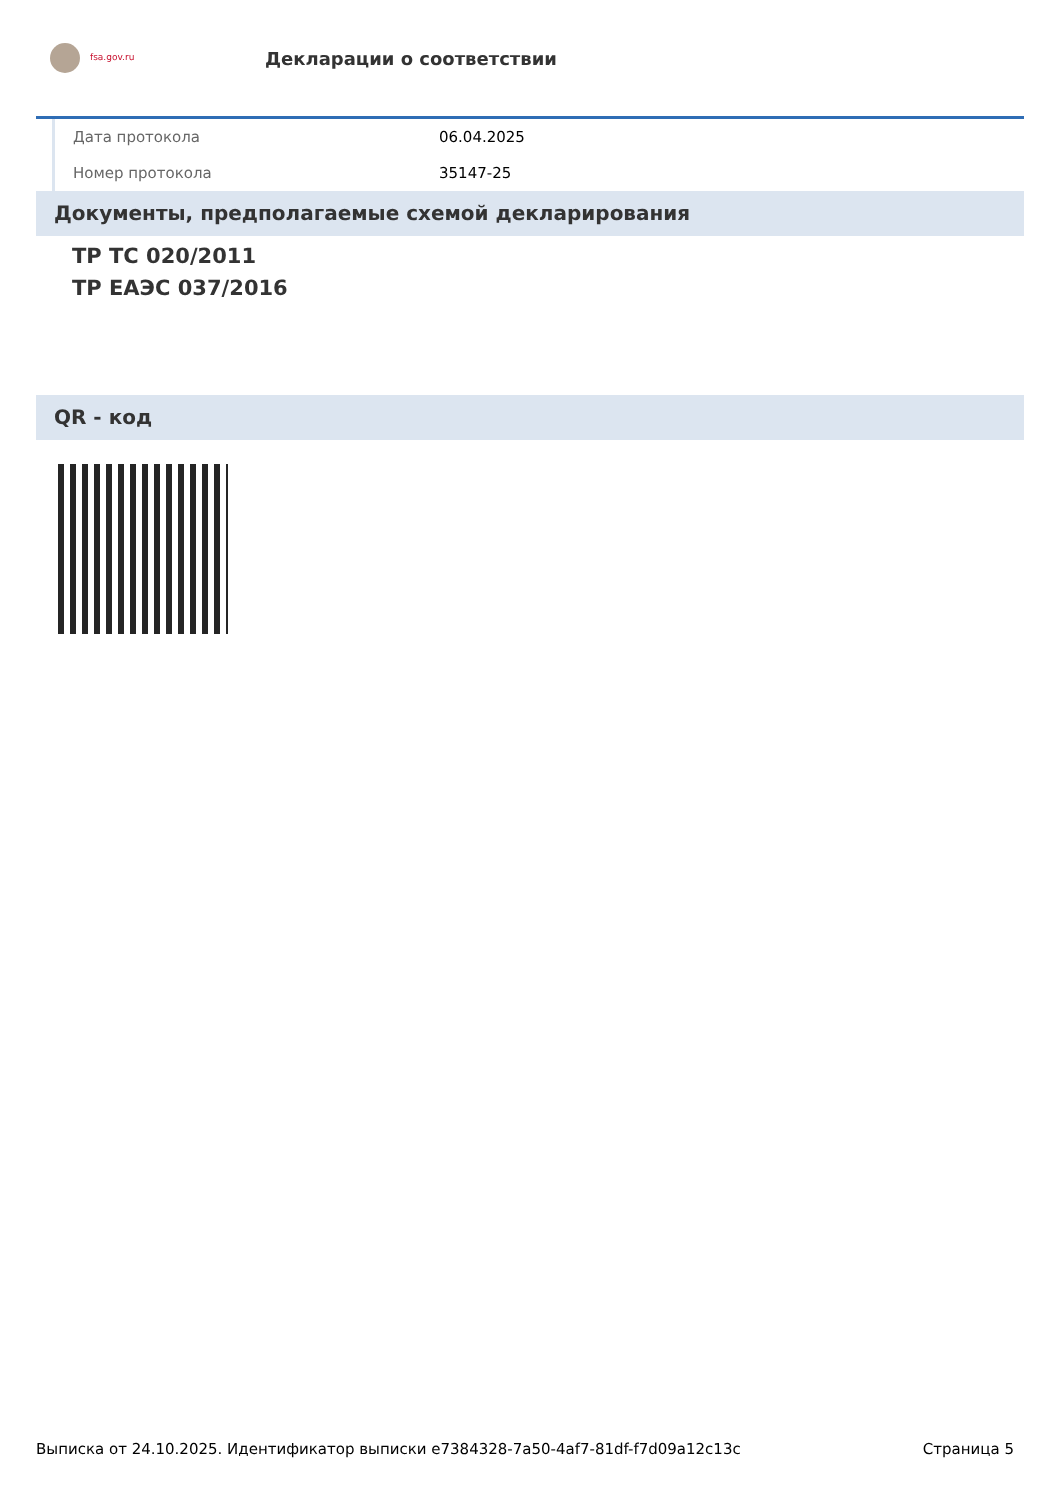fsa.gov.ru
Декларации о соответствии
| Дата протокола | 06.04.2025 |
| Номер протокола | 35147-25 |
Документы, предполагаемые схемой декларирования
ТР ТС 020/2011
ТР ЕАЭС 037/2016
QR - код
Выписка от 24.10.2025. Идентификатор выписки e7384328-7a50-4af7-81df-f7d09a12c13c Страница 5